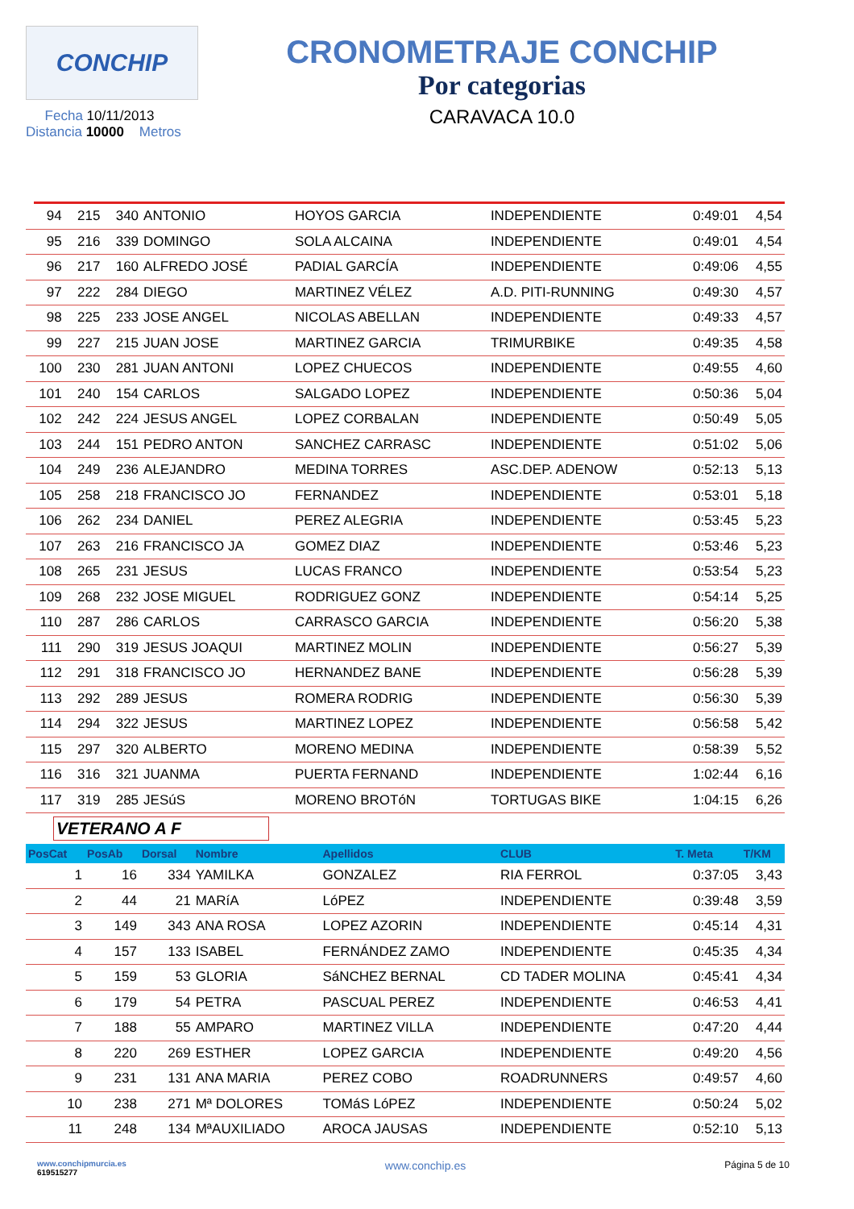CONCHIP
Fecha 10/11/2013
Distancia 10000 Metros
CRONOMETRAJE CONCHIP
Por categorias
CARAVACA 10.0
| 94 | 215 | 340 | ANTONIO | HOYOS GARCIA | INDEPENDIENTE | 0:49:01 | 4,54 |
| 95 | 216 | 339 | DOMINGO | SOLA ALCAINA | INDEPENDIENTE | 0:49:01 | 4,54 |
| 96 | 217 | 160 | ALFREDO JOSÉ | PADIAL GARCÍA | INDEPENDIENTE | 0:49:06 | 4,55 |
| 97 | 222 | 284 | DIEGO | MARTINEZ VÉLEZ | A.D. PITI-RUNNING | 0:49:30 | 4,57 |
| 98 | 225 | 233 | JOSE ANGEL | NICOLAS ABELLAN | INDEPENDIENTE | 0:49:33 | 4,57 |
| 99 | 227 | 215 | JUAN JOSE | MARTINEZ GARCIA | TRIMURBIKE | 0:49:35 | 4,58 |
| 100 | 230 | 281 | JUAN ANTONI | LOPEZ CHUECOS | INDEPENDIENTE | 0:49:55 | 4,60 |
| 101 | 240 | 154 | CARLOS | SALGADO LOPEZ | INDEPENDIENTE | 0:50:36 | 5,04 |
| 102 | 242 | 224 | JESUS ANGEL | LOPEZ CORBALAN | INDEPENDIENTE | 0:50:49 | 5,05 |
| 103 | 244 | 151 | PEDRO ANTON | SANCHEZ CARRASC | INDEPENDIENTE | 0:51:02 | 5,06 |
| 104 | 249 | 236 | ALEJANDRO | MEDINA TORRES | ASC.DEP. ADENOW | 0:52:13 | 5,13 |
| 105 | 258 | 218 | FRANCISCO JO | FERNANDEZ | INDEPENDIENTE | 0:53:01 | 5,18 |
| 106 | 262 | 234 | DANIEL | PEREZ ALEGRIA | INDEPENDIENTE | 0:53:45 | 5,23 |
| 107 | 263 | 216 | FRANCISCO JA | GOMEZ DIAZ | INDEPENDIENTE | 0:53:46 | 5,23 |
| 108 | 265 | 231 | JESUS | LUCAS FRANCO | INDEPENDIENTE | 0:53:54 | 5,23 |
| 109 | 268 | 232 | JOSE MIGUEL | RODRIGUEZ GONZ | INDEPENDIENTE | 0:54:14 | 5,25 |
| 110 | 287 | 286 | CARLOS | CARRASCO GARCIA | INDEPENDIENTE | 0:56:20 | 5,38 |
| 111 | 290 | 319 | JESUS JOAQUI | MARTINEZ MOLIN | INDEPENDIENTE | 0:56:27 | 5,39 |
| 112 | 291 | 318 | FRANCISCO JO | HERNANDEZ BANE | INDEPENDIENTE | 0:56:28 | 5,39 |
| 113 | 292 | 289 | JESUS | ROMERA RODRIG | INDEPENDIENTE | 0:56:30 | 5,39 |
| 114 | 294 | 322 | JESUS | MARTINEZ LOPEZ | INDEPENDIENTE | 0:56:58 | 5,42 |
| 115 | 297 | 320 | ALBERTO | MORENO MEDINA | INDEPENDIENTE | 0:58:39 | 5,52 |
| 116 | 316 | 321 | JUANMA | PUERTA FERNAND | INDEPENDIENTE | 1:02:44 | 6,16 |
| 117 | 319 | 285 | JESúS | MORENO BROTóN | TORTUGAS BIKE | 1:04:15 | 6,26 |
VETERANO A F
| PosCat | PosAb | Dorsal | Nombre | Apellidos | CLUB | T. Meta | T/KM |
| --- | --- | --- | --- | --- | --- | --- | --- |
| 1 | 16 | 334 | YAMILKA | GONZALEZ | RIA FERROL | 0:37:05 | 3,43 |
| 2 | 44 | 21 | MARíA | LóPEZ | INDEPENDIENTE | 0:39:48 | 3,59 |
| 3 | 149 | 343 | ANA ROSA | LOPEZ AZORIN | INDEPENDIENTE | 0:45:14 | 4,31 |
| 4 | 157 | 133 | ISABEL | FERNÁNDEZ ZAMO | INDEPENDIENTE | 0:45:35 | 4,34 |
| 5 | 159 | 53 | GLORIA | SáNCHEZ BERNAL | CD TADER MOLINA | 0:45:41 | 4,34 |
| 6 | 179 | 54 | PETRA | PASCUAL PEREZ | INDEPENDIENTE | 0:46:53 | 4,41 |
| 7 | 188 | 55 | AMPARO | MARTINEZ VILLA | INDEPENDIENTE | 0:47:20 | 4,44 |
| 8 | 220 | 269 | ESTHER | LOPEZ GARCIA | INDEPENDIENTE | 0:49:20 | 4,56 |
| 9 | 231 | 131 | ANA MARIA | PEREZ COBO | ROADRUNNERS | 0:49:57 | 4,60 |
| 10 | 238 | 271 | Mª DOLORES | TOMáS LóPEZ | INDEPENDIENTE | 0:50:24 | 5,02 |
| 11 | 248 | 134 | MªAUXILIADO | AROCA JAUSAS | INDEPENDIENTE | 0:52:10 | 5,13 |
www.conchipmurcia.es
619515277
www.conchip.es
Página 5 de 10